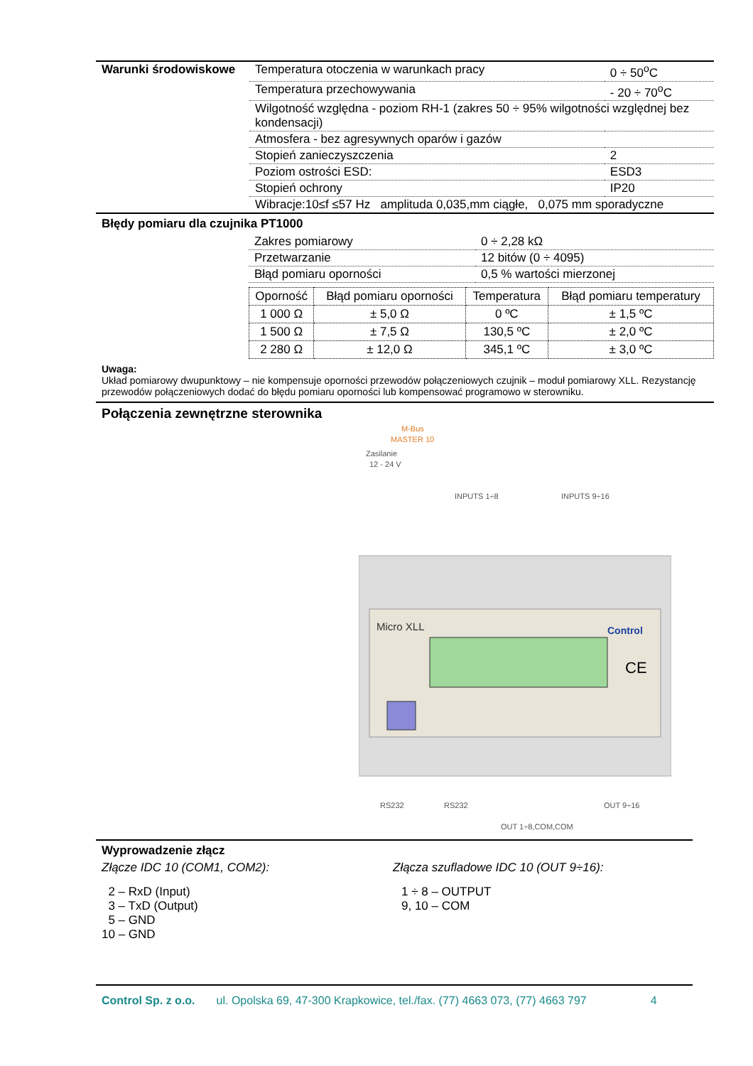| Warunki środowiskowe | Temperatura otoczenia w warunkach pracy | 0 ÷ 50<sup>o</sup>C |
| | Temperatura przechowywania | - 20 ÷ 70<sup>o</sup>C |
| | Wilgotność względna - poziom RH-1 (zakres 50 ÷ 95% wilgotności względnej bez kondensacji) | |
| | Atmosfera - bez agresywnych oparów i gazów | |
| | Stopień zanieczyszczenia | 2 |
| | Poziom ostrości ESD: | ESD3 |
| | Stopień ochrony | IP20 |
| | Wibracje:10≤f ≤57 Hz amplituda 0,035,mm ciągłe, 0,075 mm sporadyczne | |
Błędy pomiaru dla czujnika PT1000
| Zakres pomiarowy | 0 ÷ 2,28 kΩ |
| Przetwarzanie | 12 bitów (0 ÷ 4095) |
| Błąd pomiaru oporności | 0,5 % wartości mierzonej |
| Oporność | Błąd pomiaru oporności | Temperatura | Błąd pomiaru temperatury |
| 1 000 Ω | ± 5,0 Ω | 0 ºC | ± 1,5 ºC |
| 1 500 Ω | ± 7,5 Ω | 130,5 ºC | ± 2,0 ºC |
| 2 280 Ω | ± 12,0 Ω | 345,1 ºC | ± 3,0 ºC |
Uwaga:
Układ pomiarowy dwupunktowy – nie kompensuje oporności przewodów połączeniowych czujnik – moduł pomiarowy XLL. Rezystancję przewodów połączeniowych dodać do błędu pomiaru oporności lub kompensować programowo w sterowniku.
Połączenia zewnętrzne sterownika
M-Bus
MASTER 10
Zasilanie
12 - 24 V
INPUTS 1÷8
INPUTS 9÷16
Micro XLL
Control
CE
RS232
RS232
OUT 9÷16
OUT 1÷8,COM,COM
Wyprowadzenie złącz
Złącze IDC 10 (COM1, COM2):
2 – RxD (Input)
3 – TxD (Output)
5 – GND
10 – GND
Złącza szufladowe IDC 10 (OUT 9÷16):
1 ÷ 8 – OUTPUT
9, 10 – COM
Control Sp. z o.o. ul. Opolska 69, 47-300 Krapkowice, tel./fax. (77) 4663 073, (77) 4663 797 4